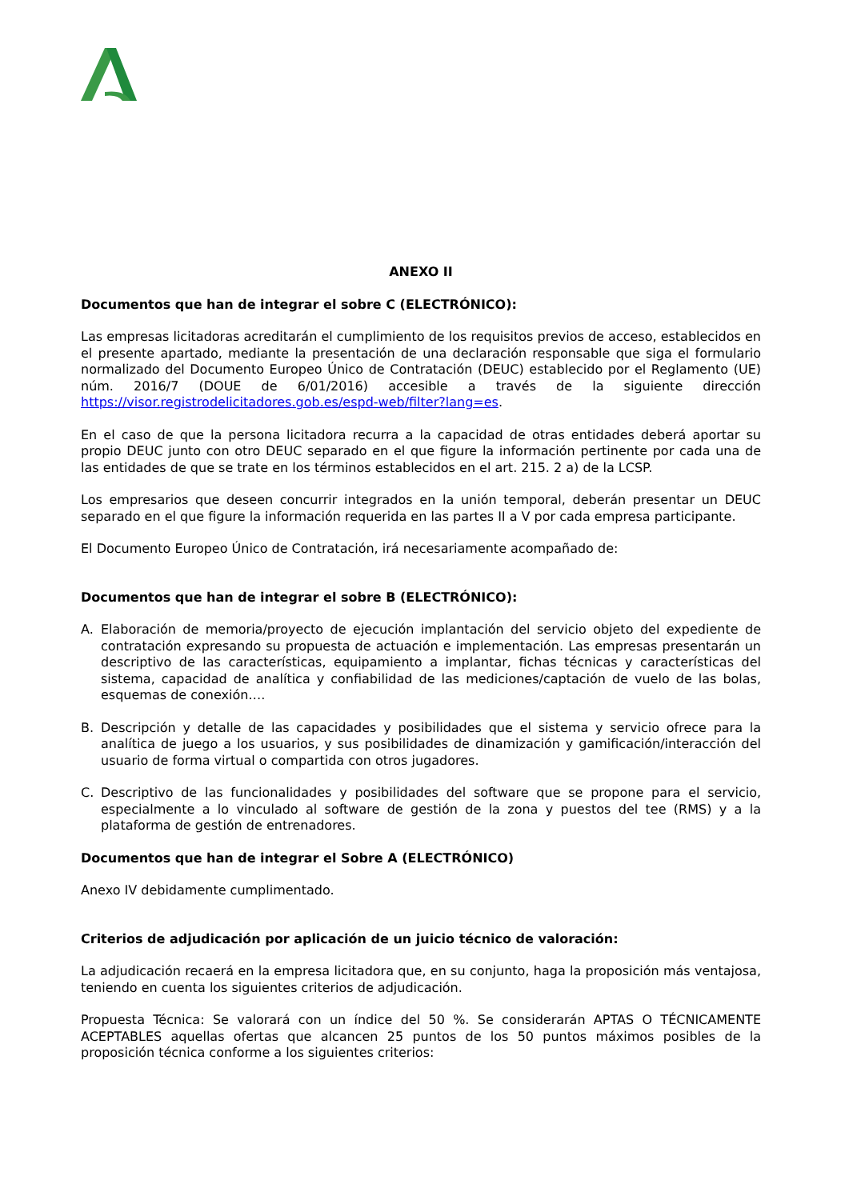ANEXO II
Documentos que han de integrar el sobre C (ELECTRÓNICO):
Las empresas licitadoras acreditarán el cumplimiento de los requisitos previos de acceso, establecidos en el presente apartado, mediante la presentación de una declaración responsable que siga el formulario normalizado del Documento Europeo Único de Contratación (DEUC) establecido por el Reglamento (UE) núm. 2016/7 (DOUE de 6/01/2016) accesible a través de la siguiente dirección https://visor.registrodelicitadores.gob.es/espd-web/filter?lang=es.
En el caso de que la persona licitadora recurra a la capacidad de otras entidades deberá aportar su propio DEUC junto con otro DEUC separado en el que figure la información pertinente por cada una de las entidades de que se trate en los términos establecidos en el art. 215. 2 a) de la LCSP.
Los empresarios que deseen concurrir integrados en la unión temporal, deberán presentar un DEUC separado en el que figure la información requerida en las partes II a V por cada empresa participante.
El Documento Europeo Único de Contratación, irá necesariamente acompañado de:
Documentos que han de integrar el sobre B (ELECTRÓNICO):
A. Elaboración de memoria/proyecto de ejecución implantación del servicio objeto del expediente de contratación expresando su propuesta de actuación e implementación. Las empresas presentarán un descriptivo de las características, equipamiento a implantar, fichas técnicas y características del sistema, capacidad de analítica y confiabilidad de las mediciones/captación de vuelo de las bolas, esquemas de conexión….
B. Descripción y detalle de las capacidades y posibilidades que el sistema y servicio ofrece para la analítica de juego a los usuarios, y sus posibilidades de dinamización y gamificación/interacción del usuario de forma virtual o compartida con otros jugadores.
C. Descriptivo de las funcionalidades y posibilidades del software que se propone para el servicio, especialmente a lo vinculado al software de gestión de la zona y puestos del tee (RMS) y a la plataforma de gestión de entrenadores.
Documentos que han de integrar el Sobre A (ELECTRÓNICO)
Anexo IV debidamente cumplimentado.
Criterios de adjudicación por aplicación de un juicio técnico de valoración:
La adjudicación recaerá en la empresa licitadora que, en su conjunto, haga la proposición más ventajosa, teniendo en cuenta los siguientes criterios de adjudicación.
Propuesta Técnica: Se valorará con un índice del 50 %. Se considerarán APTAS O TÉCNICAMENTE ACEPTABLES aquellas ofertas que alcancen 25 puntos de los 50 puntos máximos posibles de la proposición técnica conforme a los siguientes criterios: